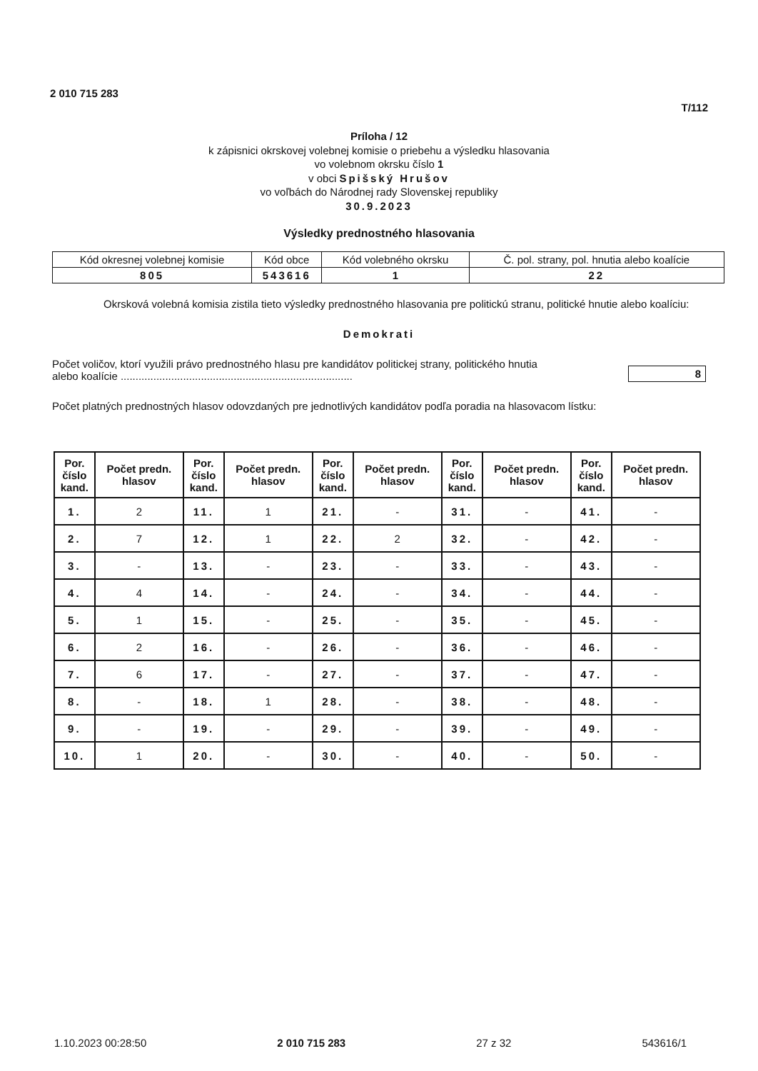2 010 715 283
T/112
Príloha / 12
k zápisnici okrskovej volebnej komisie o priebehu a výsledku hlasovania
vo volebnom okrsku číslo 1
v obci Spišský Hrušov
vo voľbách do Národnej rady Slovenskej republiky
30.9.2023
Výsledky prednostného hlasovania
| Kód okresnej volebnej komisie | Kód obce | Kód volebného okrsku | Č. pol. strany, pol. hnutia alebo koalície |
| 805 | 543616 | 1 | 22 |
Okrsková volebná komisia zistila tieto výsledky prednostného hlasovania pre politickú stranu, politické hnutie alebo koalíciu:
Demokrati
Počet voličov, ktorí využili právo prednostného hlasu pre kandidátov politickej strany, politického hnutia
alebo koalície .............................................................................. 8
Počet platných prednostných hlasov odovzdaných pre jednotlivých kandidátov podľa poradia na hlasovacom lístku:
| Por. číslo kand. | Počet predn. hlasov | Por. číslo kand. | Počet predn. hlasov | Por. číslo kand. | Počet predn. hlasov | Por. číslo kand. | Počet predn. hlasov | Por. číslo kand. | Počet predn. hlasov |
| --- | --- | --- | --- | --- | --- | --- | --- | --- | --- |
| 1. | 2 | 11. | 1 | 21. | - | 31. | - | 41. | - |
| 2. | 7 | 12. | 1 | 22. | 2 | 32. | - | 42. | - |
| 3. | - | 13. | - | 23. | - | 33. | - | 43. | - |
| 4. | 4 | 14. | - | 24. | - | 34. | - | 44. | - |
| 5. | 1 | 15. | - | 25. | - | 35. | - | 45. | - |
| 6. | 2 | 16. | - | 26. | - | 36. | - | 46. | - |
| 7. | 6 | 17. | - | 27. | - | 37. | - | 47. | - |
| 8. | - | 18. | 1 | 28. | - | 38. | - | 48. | - |
| 9. | - | 19. | - | 29. | - | 39. | - | 49. | - |
| 10. | 1 | 20. | - | 30. | - | 40. | - | 50. | - |
1.10.2023 00:28:50 2 010 715 283 27 z 32 543616/1